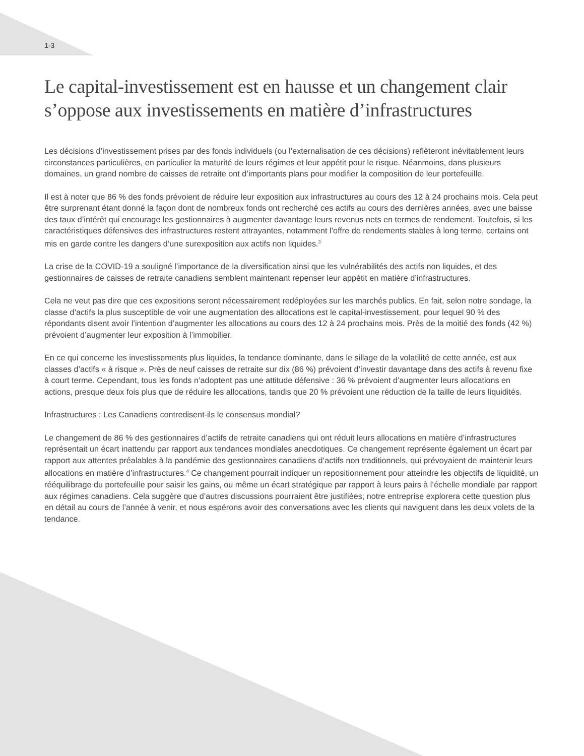1-3
Le capital-investissement est en hausse et un changement clair s’oppose aux investissements en matière d’infrastructures
Les décisions d’investissement prises par des fonds individuels (ou l’externalisation de ces décisions) reflèteront inévitablement leurs circonstances particulières, en particulier la maturité de leurs régimes et leur appétit pour le risque. Néanmoins, dans plusieurs domaines, un grand nombre de caisses de retraite ont d’importants plans pour modifier la composition de leur portefeuille.
Il est à noter que 86 % des fonds prévoient de réduire leur exposition aux infrastructures au cours des 12 à 24 prochains mois. Cela peut être surprenant étant donné la façon dont de nombreux fonds ont recherché ces actifs au cours des dernières années, avec une baisse des taux d’intérêt qui encourage les gestionnaires à augmenter davantage leurs revenus nets en termes de rendement. Toutefois, si les caractéristiques défensives des infrastructures restent attrayantes, notamment l’offre de rendements stables à long terme, certains ont mis en garde contre les dangers d’une surexposition aux actifs non liquides.<sup>3</sup>
La crise de la COVID-19 a souligné l’importance de la diversification ainsi que les vulnérabilités des actifs non liquides, et des gestionnaires de caisses de retraite canadiens semblent maintenant repenser leur appétit en matière d’infrastructures.
Cela ne veut pas dire que ces expositions seront nécessairement redéployées sur les marchés publics. En fait, selon notre sondage, la classe d’actifs la plus susceptible de voir une augmentation des allocations est le capital-investissement, pour lequel 90 % des répondants disent avoir l’intention d’augmenter les allocations au cours des 12 à 24 prochains mois. Près de la moitié des fonds (42 %) prévoient d’augmenter leur exposition à l’immobilier.
En ce qui concerne les investissements plus liquides, la tendance dominante, dans le sillage de la volatilité de cette année, est aux classes d’actifs « à risque ». Près de neuf caisses de retraite sur dix (86 %) prévoient d’investir davantage dans des actifs à revenu fixe à court terme. Cependant, tous les fonds n’adoptent pas une attitude défensive : 36 % prévoient d’augmenter leurs allocations en actions, presque deux fois plus que de réduire les allocations, tandis que 20 % prévoient une réduction de la taille de leurs liquidités.
Infrastructures : Les Canadiens contredisent-ils le consensus mondial?
Le changement de 86 % des gestionnaires d’actifs de retraite canadiens qui ont réduit leurs allocations en matière d’infrastructures représentait un écart inattendu par rapport aux tendances mondiales anecdotiques. Ce changement représente également un écart par rapport aux attentes préalables à la pandémie des gestionnaires canadiens d’actifs non traditionnels, qui prévoyaient de maintenir leurs allocations en matière d’infrastructures.<sup>4</sup> Ce changement pourrait indiquer un repositionnement pour atteindre les objectifs de liquidité, un rééquilibrage du portefeuille pour saisir les gains, ou même un écart stratégique par rapport à leurs pairs à l’échelle mondiale par rapport aux régimes canadiens. Cela suggère que d’autres discussions pourraient être justifiées; notre entreprise explorera cette question plus en détail au cours de l’année à venir, et nous espérons avoir des conversations avec les clients qui naviguent dans les deux volets de la tendance.